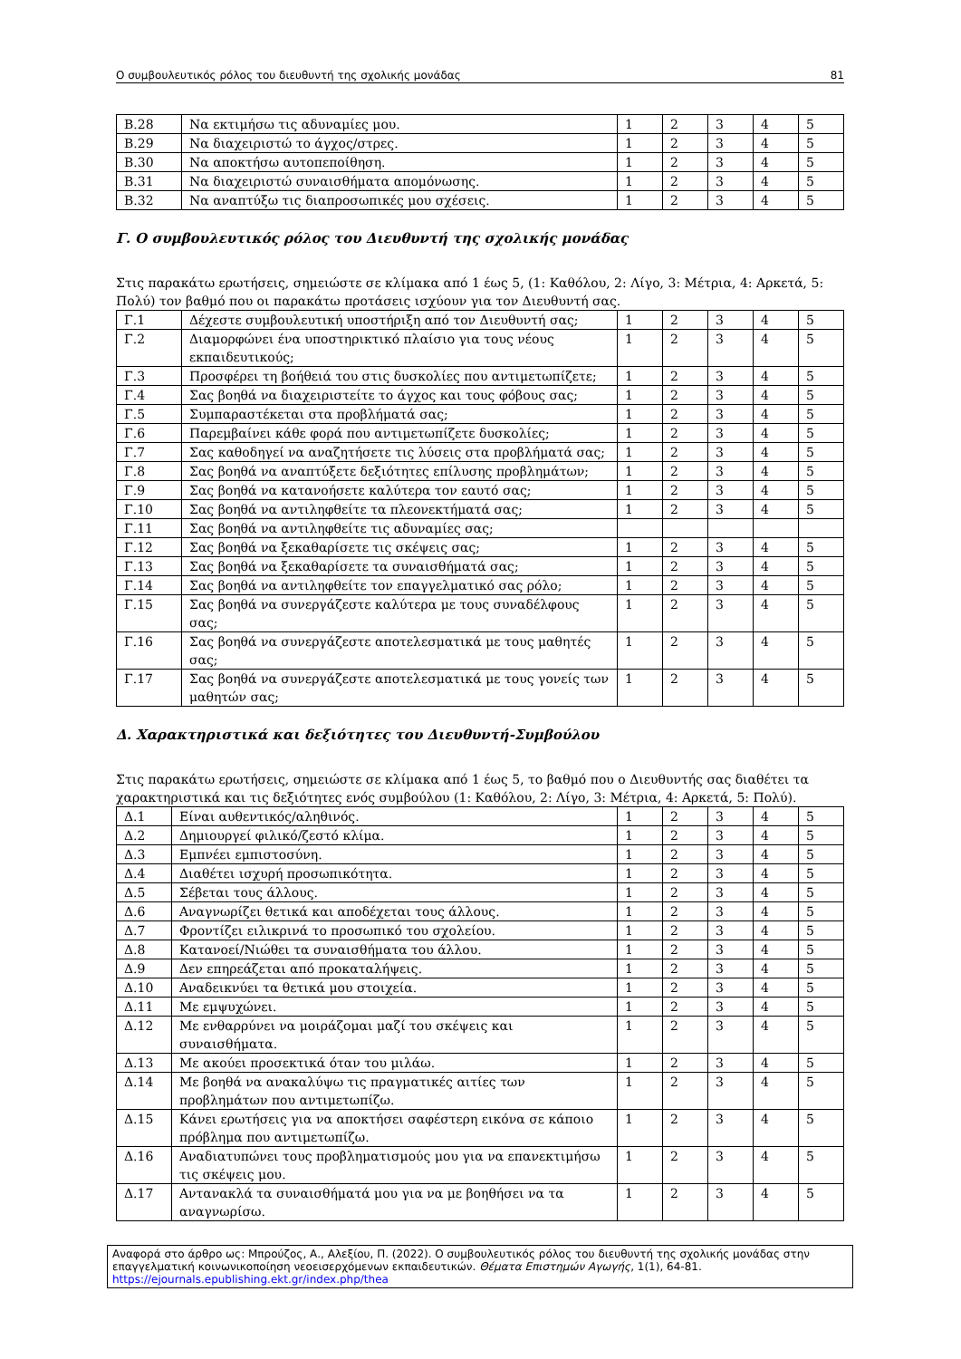Ο συμβουλευτικός ρόλος του διευθυντή της σχολικής μονάδας 81
| Β.28 | Να εκτιμήσω τις αδυναμίες μου. | 1 | 2 | 3 | 4 | 5 |
| Β.29 | Να διαχειριστώ το άγχος/στρες. | 1 | 2 | 3 | 4 | 5 |
| Β.30 | Να αποκτήσω αυτοπεποίθηση. | 1 | 2 | 3 | 4 | 5 |
| Β.31 | Να διαχειριστώ συναισθήματα απομόνωσης. | 1 | 2 | 3 | 4 | 5 |
| Β.32 | Να αναπτύξω τις διαπροσωπικές μου σχέσεις. | 1 | 2 | 3 | 4 | 5 |
Γ. Ο συμβουλευτικός ρόλος του Διευθυντή της σχολικής μονάδας
Στις παρακάτω ερωτήσεις, σημειώστε σε κλίμακα από 1 έως 5, (1: Καθόλου, 2: Λίγο, 3: Μέτρια, 4: Αρκετά, 5: Πολύ) τον βαθμό που οι παρακάτω προτάσεις ισχύουν για τον Διευθυντή σας.
| Γ.1 | Δέχεστε συμβουλευτική υποστήριξη από τον Διευθυντή σας; | 1 | 2 | 3 | 4 | 5 |
| Γ.2 | Διαμορφώνει ένα υποστηρικτικό πλαίσιο για τους νέους εκπαιδευτικούς; | 1 | 2 | 3 | 4 | 5 |
| Γ.3 | Προσφέρει τη βοήθειά του στις δυσκολίες που αντιμετωπίζετε; | 1 | 2 | 3 | 4 | 5 |
| Γ.4 | Σας βοηθά να διαχειριστείτε το άγχος και τους φόβους σας; | 1 | 2 | 3 | 4 | 5 |
| Γ.5 | Συμπαραστέκεται στα προβλήματά σας; | 1 | 2 | 3 | 4 | 5 |
| Γ.6 | Παρεμβαίνει κάθε φορά που αντιμετωπίζετε δυσκολίες; | 1 | 2 | 3 | 4 | 5 |
| Γ.7 | Σας καθοδηγεί να αναζητήσετε τις λύσεις στα προβλήματά σας; | 1 | 2 | 3 | 4 | 5 |
| Γ.8 | Σας βοηθά να αναπτύξετε δεξιότητες επίλυσης προβλημάτων; | 1 | 2 | 3 | 4 | 5 |
| Γ.9 | Σας βοηθά να κατανοήσετε καλύτερα τον εαυτό σας; | 1 | 2 | 3 | 4 | 5 |
| Γ.10 | Σας βοηθά να αντιληφθείτε τα πλεονεκτήματά σας; | 1 | 2 | 3 | 4 | 5 |
| Γ.11 | Σας βοηθά να αντιληφθείτε τις αδυναμίες σας; | | | | | |
| Γ.12 | Σας βοηθά να ξεκαθαρίσετε τις σκέψεις σας; | 1 | 2 | 3 | 4 | 5 |
| Γ.13 | Σας βοηθά να ξεκαθαρίσετε τα συναισθήματά σας; | 1 | 2 | 3 | 4 | 5 |
| Γ.14 | Σας βοηθά να αντιληφθείτε τον επαγγελματικό σας ρόλο; | 1 | 2 | 3 | 4 | 5 |
| Γ.15 | Σας βοηθά να συνεργάζεστε καλύτερα με τους συναδέλφους σας; | 1 | 2 | 3 | 4 | 5 |
| Γ.16 | Σας βοηθά να συνεργάζεστε αποτελεσματικά με τους μαθητές σας; | 1 | 2 | 3 | 4 | 5 |
| Γ.17 | Σας βοηθά να συνεργάζεστε αποτελεσματικά με τους γονείς των μαθητών σας; | 1 | 2 | 3 | 4 | 5 |
Δ. Χαρακτηριστικά και δεξιότητες του Διευθυντή-Συμβούλου
Στις παρακάτω ερωτήσεις, σημειώστε σε κλίμακα από 1 έως 5, το βαθμό που ο Διευθυντής σας διαθέτει τα χαρακτηριστικά και τις δεξιότητες ενός συμβούλου (1: Καθόλου, 2: Λίγο, 3: Μέτρια, 4: Αρκετά, 5: Πολύ).
| Δ.1 | Είναι αυθεντικός/αληθινός. | 1 | 2 | 3 | 4 | 5 |
| Δ.2 | Δημιουργεί φιλικό/ζεστό κλίμα. | 1 | 2 | 3 | 4 | 5 |
| Δ.3 | Εμπνέει εμπιστοσύνη. | 1 | 2 | 3 | 4 | 5 |
| Δ.4 | Διαθέτει ισχυρή προσωπικότητα. | 1 | 2 | 3 | 4 | 5 |
| Δ.5 | Σέβεται τους άλλους. | 1 | 2 | 3 | 4 | 5 |
| Δ.6 | Αναγνωρίζει θετικά και αποδέχεται τους άλλους. | 1 | 2 | 3 | 4 | 5 |
| Δ.7 | Φροντίζει ειλικρινά το προσωπικό του σχολείου. | 1 | 2 | 3 | 4 | 5 |
| Δ.8 | Κατανοεί/Νιώθει τα συναισθήματα του άλλου. | 1 | 2 | 3 | 4 | 5 |
| Δ.9 | Δεν επηρεάζεται από προκαταλήψεις. | 1 | 2 | 3 | 4 | 5 |
| Δ.10 | Αναδεικνύει τα θετικά μου στοιχεία. | 1 | 2 | 3 | 4 | 5 |
| Δ.11 | Με εμψυχώνει. | 1 | 2 | 3 | 4 | 5 |
| Δ.12 | Με ενθαρρύνει να μοιράζομαι μαζί του σκέψεις και συναισθήματα. | 1 | 2 | 3 | 4 | 5 |
| Δ.13 | Με ακούει προσεκτικά όταν του μιλάω. | 1 | 2 | 3 | 4 | 5 |
| Δ.14 | Με βοηθά να ανακαλύψω τις πραγματικές αιτίες των προβλημάτων που αντιμετωπίζω. | 1 | 2 | 3 | 4 | 5 |
| Δ.15 | Κάνει ερωτήσεις για να αποκτήσει σαφέστερη εικόνα σε κάποιο πρόβλημα που αντιμετωπίζω. | 1 | 2 | 3 | 4 | 5 |
| Δ.16 | Αναδιατυπώνει τους προβληματισμούς μου για να επανεκτιμήσω τις σκέψεις μου. | 1 | 2 | 3 | 4 | 5 |
| Δ.17 | Αντανακλά τα συναισθήματά μου για να με βοηθήσει να τα αναγνωρίσω. | 1 | 2 | 3 | 4 | 5 |
Αναφορά στο άρθρο ως: Μπρούζος, Α., Αλεξίου, Π. (2022). Ο συμβουλευτικός ρόλος του διευθυντή της σχολικής μονάδας στην επαγγελματική κοινωνικοποίηση νεοεισερχόμενων εκπαιδευτικών. Θέματα Επιστημών Αγωγής, 1(1), 64-81.
https://ejournals.epublishing.ekt.gr/index.php/thea